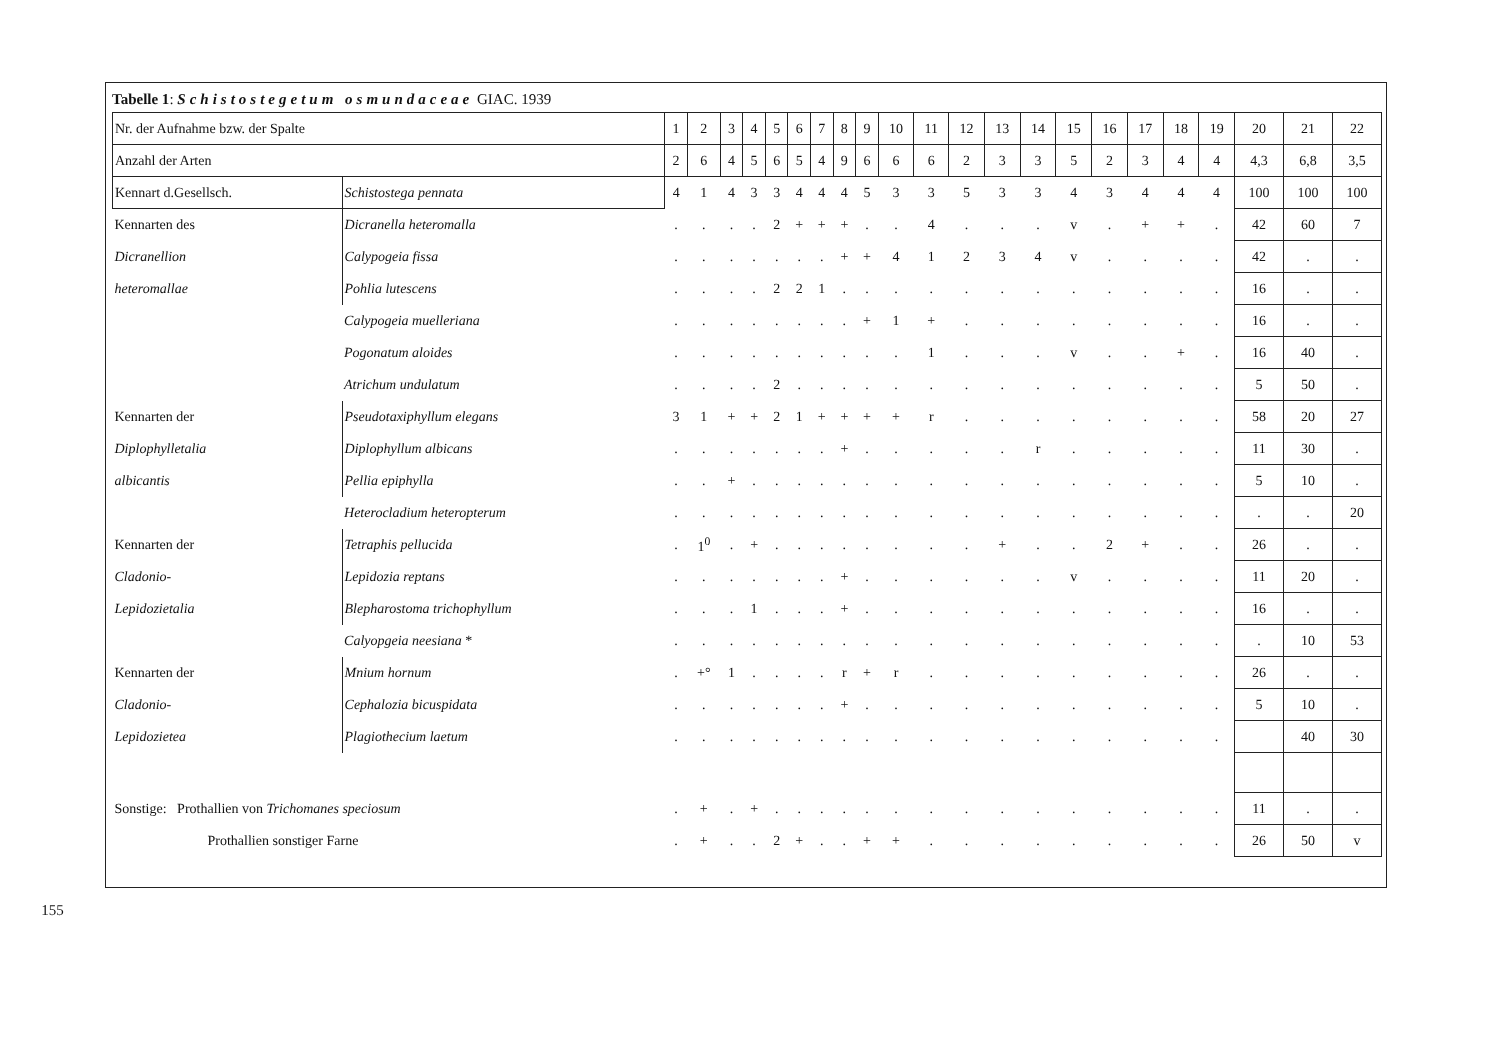155
Tabelle 1: Schistostegetum osmundaceae GIAC. 1939
| Nr. der Aufnahme bzw. der Spalte | | 1 | 2 | 3 | 4 | 5 | 6 | 7 | 8 | 9 | 10 | 11 | 12 | 13 | 14 | 15 | 16 | 17 | 18 | 19 | 20 | 21 | 22 |
| Anzahl der Arten | | 2 | 6 | 4 | 5 | 6 | 5 | 4 | 9 | 6 | 6 | 6 | 2 | 3 | 3 | 5 | 2 | 3 | 4 | 4 | 4,3 | 6,8 | 3,5 |
| Kennart d.Gesellsch. | Schistostega pennata | 4 | 1 | 4 | 3 | 3 | 4 | 4 | 4 | 5 | 3 | 3 | 5 | 3 | 3 | 4 | 3 | 4 | 4 | 4 | 100 | 100 | 100 |
| Kennarten des | Dicranella heteromalla | . | . | . | . | 2 | + | + | + | . | . | 4 | . | . | . | v | . | + | + | . | 42 | 60 | 7 |
| Dicranellion | Calypogeia fissa | . | . | . | . | . | . | . | + | + | 4 | 1 | 2 | 3 | 4 | v | . | . | . | . | 42 | . | . |
| heteromallae | Pohlia lutescens | . | . | . | . | 2 | 2 | 1 | . | . | . | . | . | . | . | . | . | . | . | . | 16 | . | . |
| | Calypogeia muelleriana | . | . | . | . | . | . | . | . | + | 1 | + | . | . | . | . | . | . | . | . | 16 | . | . |
| | Pogonatum aloides | . | . | . | . | . | . | . | . | . | . | 1 | . | . | . | v | . | . | + | . | 16 | 40 | . |
| | Atrichum undulatum | . | . | . | . | 2 | . | . | . | . | . | . | . | . | . | . | . | . | . | . | 5 | 50 | . |
| Kennarten der | Pseudotaxiphyllum elegans | 3 | 1 | + | + | 2 | 1 | + | + | + | + | r | . | . | . | . | . | . | . | . | 58 | 20 | 27 |
| Diplophylletalia | Diplophyllum albicans | . | . | . | . | . | . | . | + | . | . | . | . | . | r | . | . | . | . | . | 11 | 30 | . |
| albicantis | Pellia epiphylla | . | . | + | . | . | . | . | . | . | . | . | . | . | . | . | . | . | . | . | 5 | 10 | . |
| | Heterocladium heteropterum | . | . | . | . | . | . | . | . | . | . | . | . | . | . | . | . | . | . | . | . | . | 20 |
| Kennarten der | Tetraphis pellucida | . | 1<sup>0</sup> | . | + | . | . | . | . | . | . | . | . | + | . | . | 2 | + | . | . | 26 | . | . |
| Cladonio- | Lepidozia reptans | . | . | . | . | . | . | . | + | . | . | . | . | . | . | v | . | . | . | . | 11 | 20 | . |
| Lepidozietalia | Blepharostoma trichophyllum | . | . | . | 1 | . | . | . | + | . | . | . | . | . | . | . | . | . | . | . | 16 | . | . |
| | Calyopgeia neesiana * | . | . | . | . | . | . | . | . | . | . | . | . | . | . | . | . | . | . | . | . | 10 | 53 |
| Kennarten der | Mnium hornum | . | +° | 1 | . | . | . | . | r | + | r | . | . | . | . | . | . | . | . | . | 26 | . | . |
| Cladonio- | Cephalozia bicuspidata | . | . | . | . | . | . | . | + | . | . | . | . | . | . | . | . | . | . | . | 5 | 10 | . |
| Lepidozietea | Plagiothecium laetum | . | . | . | . | . | . | . | . | . | . | . | . | . | . | . | . | . | . | . | | 40 | 30 |
| Sonstige: Prothallien von Trichomanes speciosum | | . | + | . | + | . | . | . | . | . | . | . | . | . | . | . | . | . | . | . | 11 | . | . |
| Prothallien sonstiger Farne | | . | + | . | . | 2 | + | . | . | + | + | . | . | . | . | . | . | . | . | . | 26 | 50 | v |